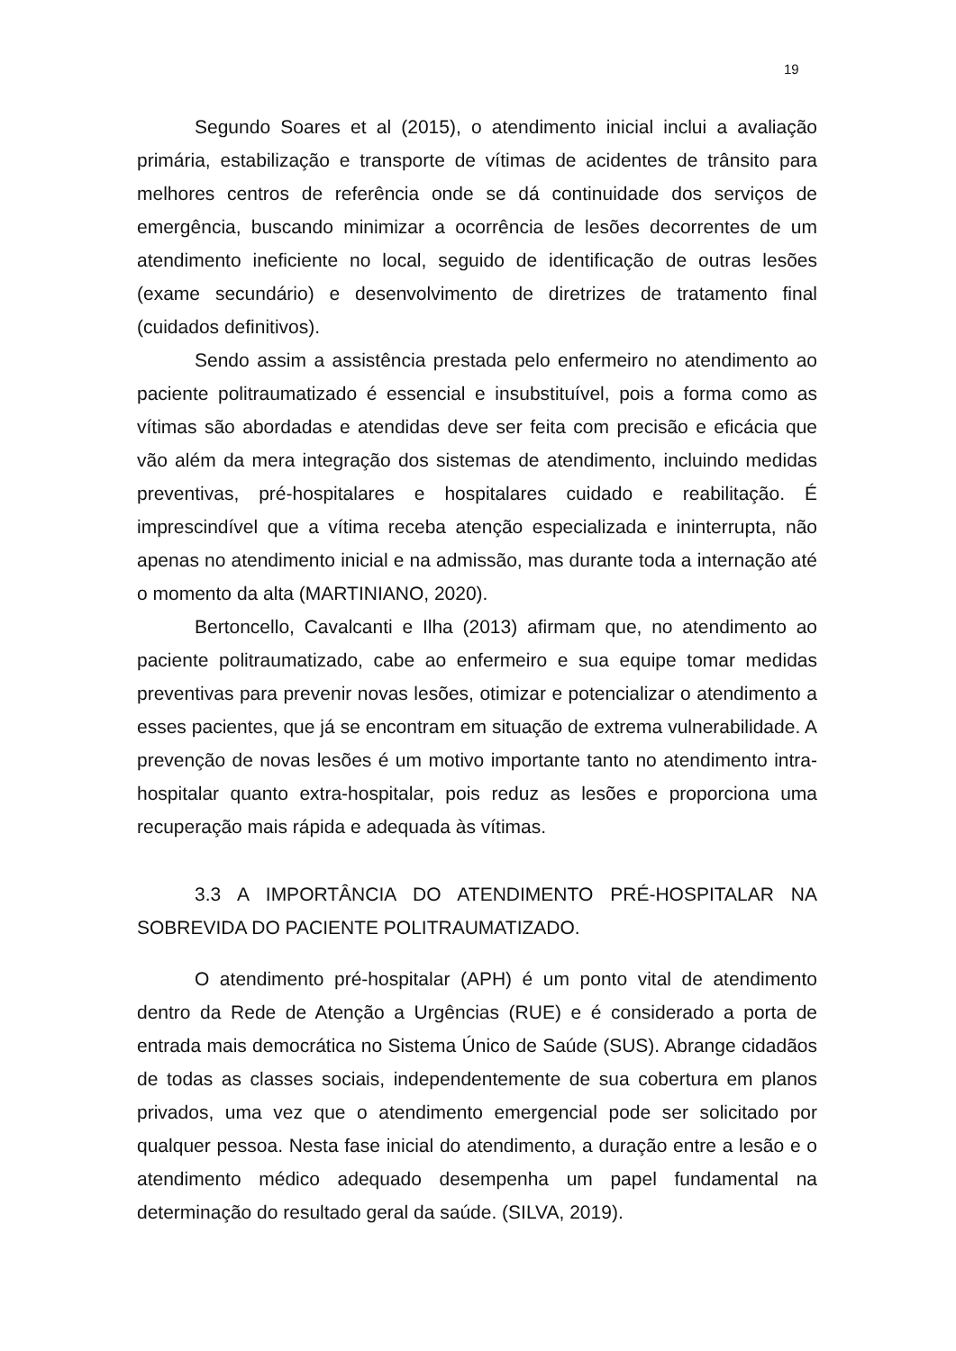19
Segundo Soares et al (2015), o atendimento inicial inclui a avaliação primária, estabilização e transporte de vítimas de acidentes de trânsito para melhores centros de referência onde se dá continuidade dos serviços de emergência, buscando minimizar a ocorrência de lesões decorrentes de um atendimento ineficiente no local, seguido de identificação de outras lesões (exame secundário) e desenvolvimento de diretrizes de tratamento final (cuidados definitivos).
Sendo assim a assistência prestada pelo enfermeiro no atendimento ao paciente politraumatizado é essencial e insubstituível, pois a forma como as vítimas são abordadas e atendidas deve ser feita com precisão e eficácia que vão além da mera integração dos sistemas de atendimento, incluindo medidas preventivas, pré-hospitalares e hospitalares cuidado e reabilitação. É imprescindível que a vítima receba atenção especializada e ininterrupta, não apenas no atendimento inicial e na admissão, mas durante toda a internação até o momento da alta (MARTINIANO, 2020).
Bertoncello, Cavalcanti e Ilha (2013) afirmam que, no atendimento ao paciente politraumatizado, cabe ao enfermeiro e sua equipe tomar medidas preventivas para prevenir novas lesões, otimizar e potencializar o atendimento a esses pacientes, que já se encontram em situação de extrema vulnerabilidade. A prevenção de novas lesões é um motivo importante tanto no atendimento intra-hospitalar quanto extra-hospitalar, pois reduz as lesões e proporciona uma recuperação mais rápida e adequada às vítimas.
3.3 A IMPORTÂNCIA DO ATENDIMENTO PRÉ-HOSPITALAR NA SOBREVIDA DO PACIENTE POLITRAUMATIZADO.
O atendimento pré-hospitalar (APH) é um ponto vital de atendimento dentro da Rede de Atenção a Urgências (RUE) e é considerado a porta de entrada mais democrática no Sistema Único de Saúde (SUS). Abrange cidadãos de todas as classes sociais, independentemente de sua cobertura em planos privados, uma vez que o atendimento emergencial pode ser solicitado por qualquer pessoa. Nesta fase inicial do atendimento, a duração entre a lesão e o atendimento médico adequado desempenha um papel fundamental na determinação do resultado geral da saúde. (SILVA, 2019).